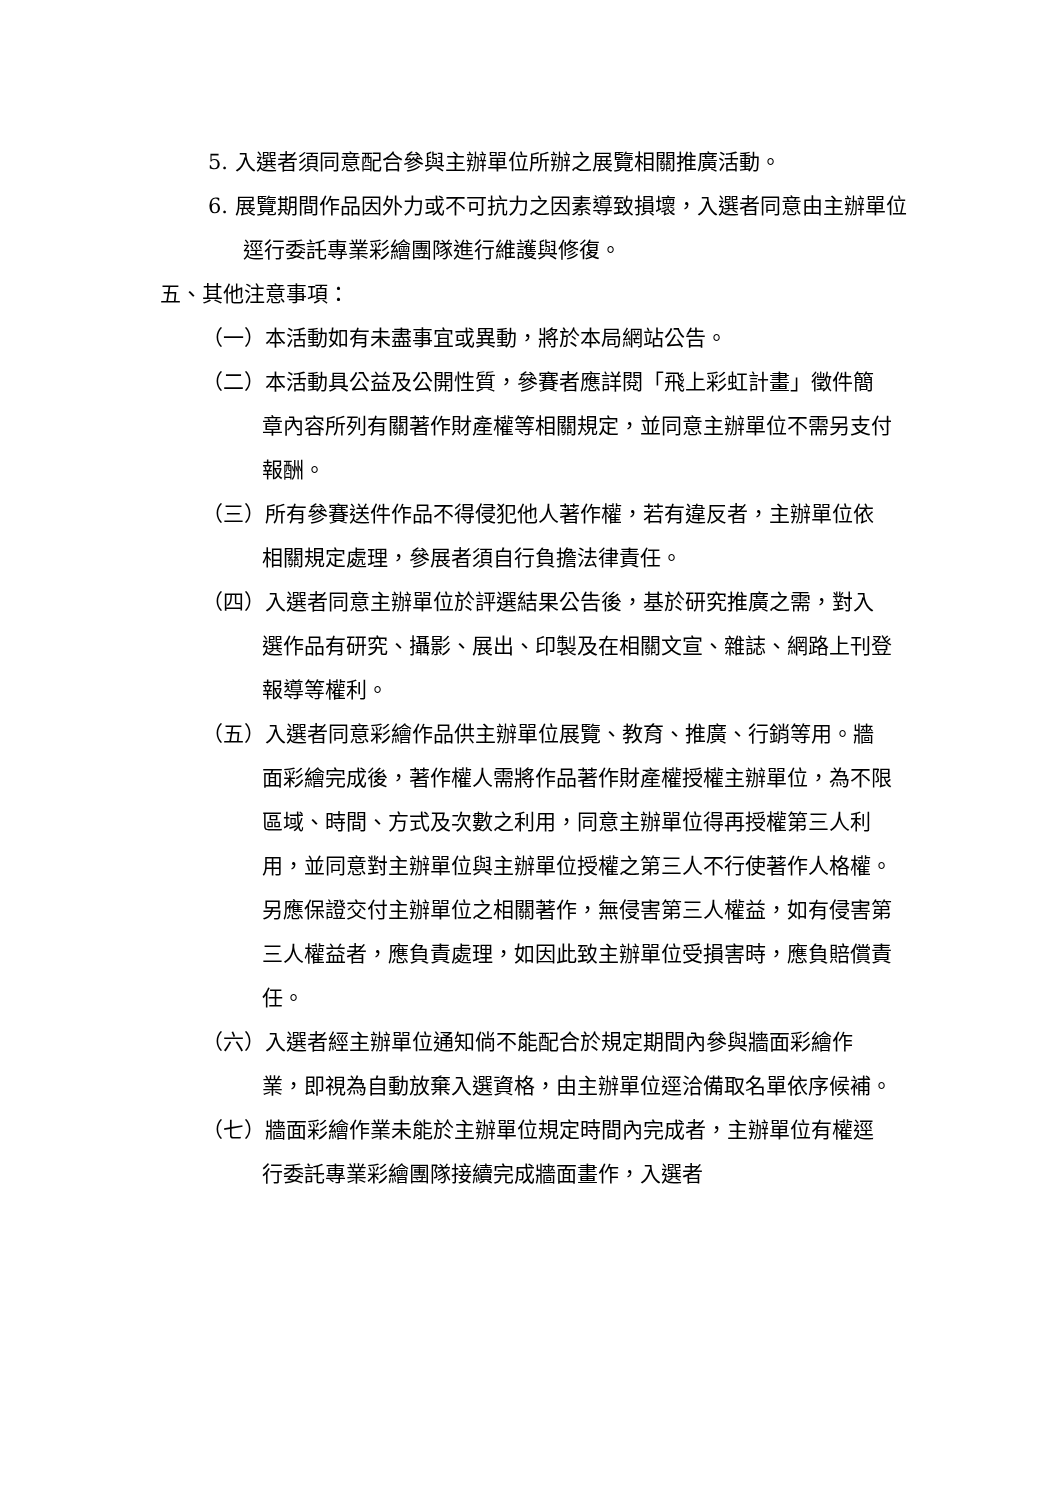5. 入選者須同意配合參與主辦單位所辦之展覽相關推廣活動。
6. 展覽期間作品因外力或不可抗力之因素導致損壞，入選者同意由主辦單位逕行委託專業彩繪團隊進行維護與修復。
五、其他注意事項：
（一）本活動如有未盡事宜或異動，將於本局網站公告。
（二）本活動具公益及公開性質，參賽者應詳閱「飛上彩虹計畫」徵件簡章內容所列有關著作財產權等相關規定，並同意主辦單位不需另支付報酬。
（三）所有參賽送件作品不得侵犯他人著作權，若有違反者，主辦單位依相關規定處理，參展者須自行負擔法律責任。
（四）入選者同意主辦單位於評選結果公告後，基於研究推廣之需，對入選作品有研究、攝影、展出、印製及在相關文宣、雜誌、網路上刊登報導等權利。
（五）入選者同意彩繪作品供主辦單位展覽、教育、推廣、行銷等用。牆面彩繪完成後，著作權人需將作品著作財產權授權主辦單位，為不限區域、時間、方式及次數之利用，同意主辦單位得再授權第三人利用，並同意對主辦單位與主辦單位授權之第三人不行使著作人格權。另應保證交付主辦單位之相關著作，無侵害第三人權益，如有侵害第三人權益者，應負責處理，如因此致主辦單位受損害時，應負賠償責任。
（六）入選者經主辦單位通知倘不能配合於規定期間內參與牆面彩繪作業，即視為自動放棄入選資格，由主辦單位逕洽備取名單依序候補。
（七）牆面彩繪作業未能於主辦單位規定時間內完成者，主辦單位有權逕行委託專業彩繪團隊接續完成牆面畫作，入選者